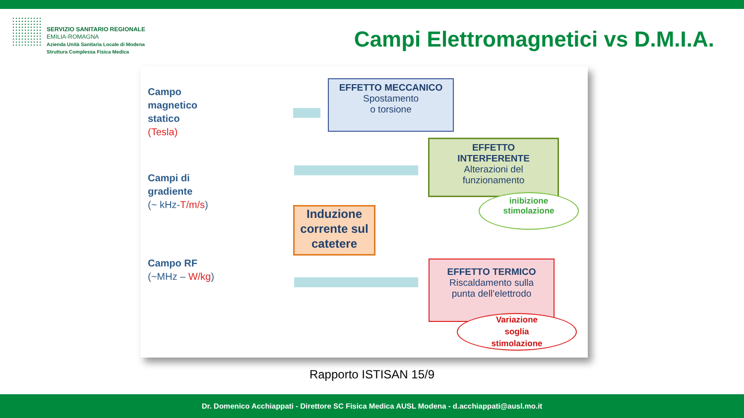SERVIZIO SANITARIO REGIONALE
EMILIA-ROMAGNA
Azienda Unità Sanitaria Locale di Modena
Struttura Complessa Fisica Medica
Campi Elettromagnetici vs D.M.I.A.
Campo
magnetico
statico
(Tesla)
Campi di
gradiente
(~ kHz-T/m/s)
Campo RF
(~MHz – W/kg)
EFFETTO MECCANICO
Spostamento
o torsione
EFFETTO
INTERFERENTE
Alterazioni del
funzionamento
inibizione
stimolazione
Induzione corrente sul catetere
EFFETTO TERMICO
Riscaldamento sulla
punta dell’elettrodo
Variazione
soglia
stimolazione
Rapporto ISTISAN 15/9
Dr. Domenico Acchiappati - Direttore SC Fisica Medica AUSL Modena - d.acchiappati@ausl.mo.it